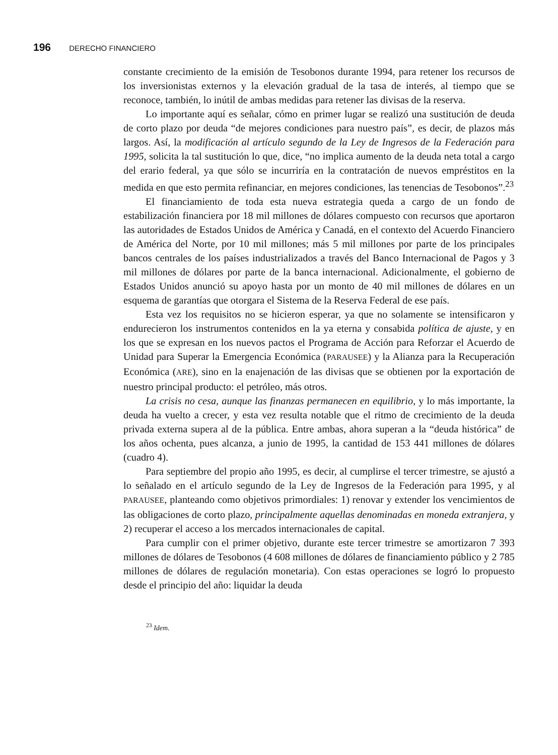196 DERECHO FINANCIERO
constante crecimiento de la emisión de Tesobonos durante 1994, para retener los recursos de los inversionistas externos y la elevación gradual de la tasa de interés, al tiempo que se reconoce, también, lo inútil de ambas medidas para retener las divisas de la reserva.
Lo importante aquí es señalar, cómo en primer lugar se realizó una sustitución de deuda de corto plazo por deuda “de mejores condiciones para nuestro país”, es decir, de plazos más largos. Así, la modificación al artículo segundo de la Ley de Ingresos de la Federación para 1995, solicita la tal sustitución lo que, dice, “no implica aumento de la deuda neta total a cargo del erario federal, ya que sólo se incurriría en la contratación de nuevos empréstitos en la medida en que esto permita refinanciar, en mejores condiciones, las tenencias de Tesobonos”.<sup>23</sup>
El financiamiento de toda esta nueva estrategia queda a cargo de un fondo de estabilización financiera por 18 mil millones de dólares compuesto con recursos que aportaron las autoridades de Estados Unidos de América y Canadá, en el contexto del Acuerdo Financiero de América del Norte, por 10 mil millones; más 5 mil millones por parte de los principales bancos centrales de los países industrializados a través del Banco Internacional de Pagos y 3 mil millones de dólares por parte de la banca internacional. Adicionalmente, el gobierno de Estados Unidos anunció su apoyo hasta por un monto de 40 mil millones de dólares en un esquema de garantías que otorgara el Sistema de la Reserva Federal de ese país.
Esta vez los requisitos no se hicieron esperar, ya que no solamente se intensificaron y endurecieron los instrumentos contenidos en la ya eterna y consabida política de ajuste, y en los que se expresan en los nuevos pactos el Programa de Acción para Reforzar el Acuerdo de Unidad para Superar la Emergencia Económica (PARAUSEE) y la Alianza para la Recuperación Económica (ARE), sino en la enajenación de las divisas que se obtienen por la exportación de nuestro principal producto: el petróleo, más otros.
La crisis no cesa, aunque las finanzas permanecen en equilibrio, y lo más importante, la deuda ha vuelto a crecer, y esta vez resulta notable que el ritmo de crecimiento de la deuda privada externa supera al de la pública. Entre ambas, ahora superan a la “deuda histórica” de los años ochenta, pues alcanza, a junio de 1995, la cantidad de 153 441 millones de dólares (cuadro 4).
Para septiembre del propio año 1995, es decir, al cumplirse el tercer trimestre, se ajustó a lo señalado en el artículo segundo de la Ley de Ingresos de la Federación para 1995, y al PARAUSEE, planteando como objetivos primordiales: 1) renovar y extender los vencimientos de las obligaciones de corto plazo, principalmente aquellas denominadas en moneda extranjera, y 2) recuperar el acceso a los mercados internacionales de capital.
Para cumplir con el primer objetivo, durante este tercer trimestre se amortizaron 7 393 millones de dólares de Tesobonos (4 608 millones de dólares de financiamiento público y 2 785 millones de dólares de regulación monetaria). Con estas operaciones se logró lo propuesto desde el principio del año: liquidar la deuda
<sup>23</sup> Idem.